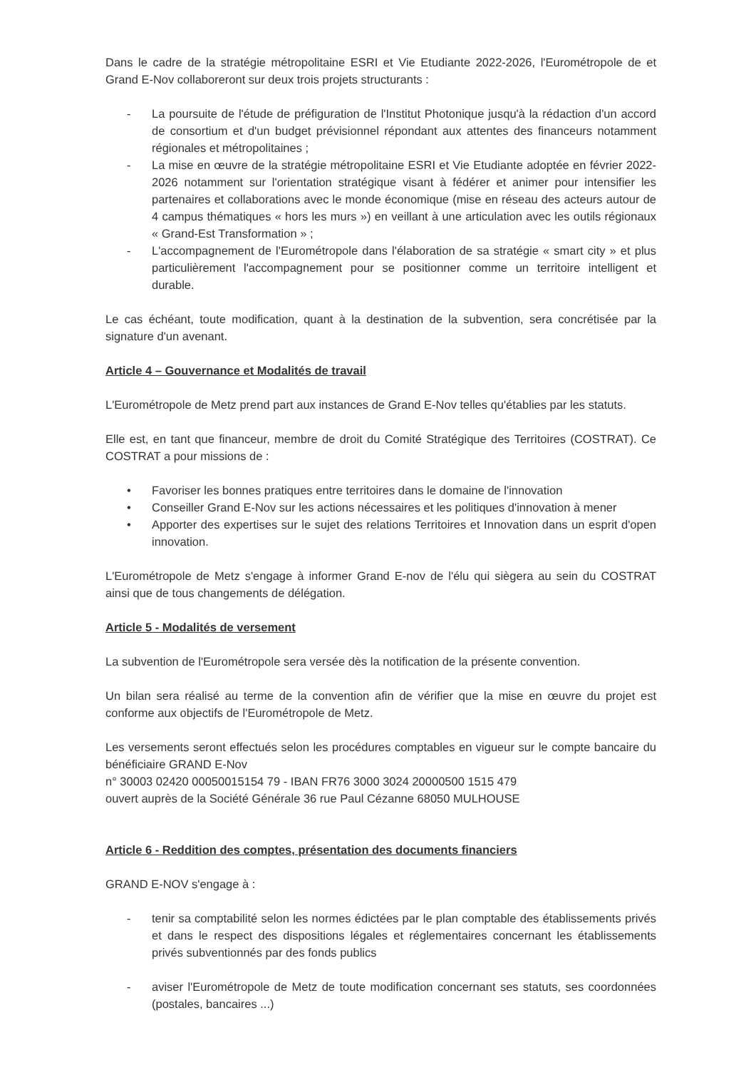Dans le cadre de la stratégie métropolitaine ESRI et Vie Etudiante 2022-2026, l'Eurométropole de et Grand E-Nov collaboreront sur deux trois projets structurants :
- La poursuite de l'étude de préfiguration de l'Institut Photonique jusqu'à la rédaction d'un accord de consortium et d'un budget prévisionnel répondant aux attentes des financeurs notamment régionales et métropolitaines ;
- La mise en œuvre de la stratégie métropolitaine ESRI et Vie Etudiante adoptée en février 2022-2026 notamment sur l'orientation stratégique visant à fédérer et animer pour intensifier les partenaires et collaborations avec le monde économique (mise en réseau des acteurs autour de 4 campus thématiques « hors les murs ») en veillant à une articulation avec les outils régionaux « Grand-Est Transformation » ;
- L'accompagnement de l'Eurométropole dans l'élaboration de sa stratégie « smart city » et plus particulièrement l'accompagnement pour se positionner comme un territoire intelligent et durable.
Le cas échéant, toute modification, quant à la destination de la subvention, sera concrétisée par la signature d'un avenant.
Article 4 – Gouvernance et Modalités de travail
L'Eurométropole de Metz prend part aux instances de Grand E-Nov telles qu'établies par les statuts.
Elle est, en tant que financeur, membre de droit du Comité Stratégique des Territoires (COSTRAT). Ce COSTRAT a pour missions de :
• Favoriser les bonnes pratiques entre territoires dans le domaine de l'innovation
• Conseiller Grand E-Nov sur les actions nécessaires et les politiques d'innovation à mener
• Apporter des expertises sur le sujet des relations Territoires et Innovation dans un esprit d'open innovation.
L'Eurométropole de Metz s'engage à informer Grand E-nov de l'élu qui siègera au sein du COSTRAT ainsi que de tous changements de délégation.
Article 5 - Modalités de versement
La subvention de l'Eurométropole sera versée dès la notification de la présente convention.
Un bilan sera réalisé au terme de la convention afin de vérifier que la mise en œuvre du projet est conforme aux objectifs de l'Eurométropole de Metz.
Les versements seront effectués selon les procédures comptables en vigueur sur le compte bancaire du bénéficiaire GRAND E-Nov
n° 30003 02420 00050015154 79 - IBAN FR76 3000 3024 20000500 1515 479
ouvert auprès de la Société Générale 36 rue Paul Cézanne 68050 MULHOUSE
Article 6 - Reddition des comptes, présentation des documents financiers
GRAND E-NOV s'engage à :
- tenir sa comptabilité selon les normes édictées par le plan comptable des établissements privés et dans le respect des dispositions légales et réglementaires concernant les établissements privés subventionnés par des fonds publics
- aviser l'Eurométropole de Metz de toute modification concernant ses statuts, ses coordonnées (postales, bancaires ...)